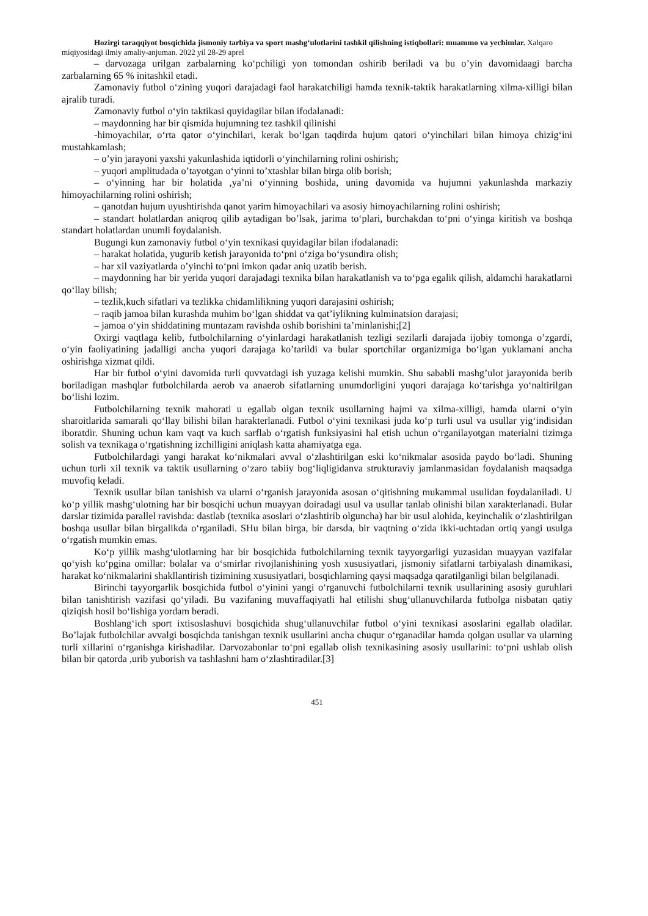Hozirgi taraqqiyot bosqichida jismoniy tarbiya va sport mashg‘ulotlarini tashkil qilishning istiqbollari: muammo va yechimlar. Xalqaro miqiyosidagi ilmiy amaliy-anjuman. 2022 yil 28-29 aprel
– darvozaga urilgan zarbalarning ko‘pchiligi yon tomondan oshirib beriladi va bu o’yin davomidaagi barcha zarbalarning 65 % initashkil etadi.
Zamonaviy futbol o‘zining yuqori darajadagi faol harakatchiligi hamda texnik-taktik harakatlarning xilma-xilligi bilan ajralib turadi.
Zamonaviy futbol o‘yin taktikasi quyidagilar bilan ifodalanadi:
– maydonning har bir qismida hujumning tez tashkil qilinishi
-himoyachilar, o‘rta qator o‘yinchilari, kerak bo‘lgan taqdirda hujum qatori o‘yinchilari bilan himoya chizig‘ini mustahkamlash;
– o’yin jarayoni yaxshi yakunlashida iqtidorli o‘yinchilarning rolini oshirish;
– yuqori amplitudada o’tayotgan o‘yinni to’xtashlar bilan birga olib borish;
– o‘yinning har bir holatida ,ya’ni o‘yinning boshida, uning davomida va hujumni yakunlashda markaziy himoyachilarning rolini oshirish;
– qanotdan hujum uyushtirishda qanot yarim himoyachilari va asosiy himoyachilarning rolini oshirish;
– standart holatlardan aniqroq qilib aytadigan bo’lsak, jarima to‘plari, burchakdan to‘pni o‘yinga kiritish va boshqa standart holatlardan unumli foydalanish.
Bugungi kun zamonaviy futbol o‘yin texnikasi quyidagilar bilan ifodalanadi:
– harakat holatida, yugurib ketish jarayonida to‘pni o‘ziga bo‘ysundira olish;
– har xil vaziyatlarda o’yinchi to‘pni imkon qadar aniq uzatib berish.
– maydonning har bir yerida yuqori darajadagi texnika bilan harakatlanish va to‘pga egalik qilish, aldamchi harakatlarni qo‘llay bilish;
– tezlik,kuch sifatlari va tezlikka chidamlilikning yuqori darajasini oshirish;
– raqib jamoa bilan kurashda muhim bo‘lgan shiddat va qat’iylikning kulminatsion darajasi;
– jamoa o‘yin shiddatining muntazam ravishda oshib borishini ta’minlanishi;[2]
Oxirgi vaqtlaga kelib, futbolchilarning o‘yinlardagi harakatlanish tezligi sezilarli darajada ijobiy tomonga o’zgardi, o‘yin faoliyatining jadalligi ancha yuqori darajaga ko’tarildi va bular sportchilar organizmiga bo‘lgan yuklamani ancha oshirishga xizmat qildi.
Har bir futbol o‘yini davomida turli quvvatdagi ish yuzaga kelishi mumkin. Shu sababli mashg’ulot jarayonida berib boriladigan mashqlar futbolchilarda aerob va anaerob sifatlarning unumdorligini yuqori darajaga ko‘tarishga yo‘naltirilgan bo‘lishi lozim.
Futbolchilarning texnik mahorati u egallab olgan texnik usullarning hajmi va xilma-xilligi, hamda ularni o‘yin sharoitlarida samarali qo‘llay bilishi bilan harakterlanadi. Futbol o‘yini texnikasi juda ko‘p turli usul va usullar yig‘indisidan iboratdir. Shuning uchun kam vaqt va kuch sarflab o‘rgatish funksiyasini hal etish uchun o‘rganilayotgan materialni tizimga solish va texnikaga o‘rgatishning izchilligini aniqlash katta ahamiyatga ega.
Futbolchilardagi yangi harakat ko‘nikmalari avval o‘zlashtirilgan eski ko‘nikmalar asosida paydo bo‘ladi. Shuning uchun turli xil texnik va taktik usullarning o‘zaro tabiiy bog‘liqligidanva strukturaviy jamlanmasidan foydalanish maqsadga muvofiq keladi.
Texnik usullar bilan tanishish va ularni o‘rganish jarayonida asosan o‘qitishning mukammal usulidan foydalaniladi. U ko‘p yillik mashg‘ulotning har bir bosqichi uchun muayyan doiradagi usul va usullar tanlab olinishi bilan xarakterlanadi. Bular darslar tizimida parallel ravishda: dastlab (texnika asoslari o‘zlashtirib olguncha) har bir usul alohida, keyinchalik o‘zlashtirilgan boshqa usullar bilan birgalikda o‘rganiladi. SHu bilan birga, bir darsda, bir vaqtning o‘zida ikki-uchtadan ortiq yangi usulga o‘rgatish mumkin emas.
Ko‘p yillik mashg‘ulotlarning har bir bosqichida futbolchilarning texnik tayyorgarligi yuzasidan muayyan vazifalar qo‘yish ko‘pgina omillar: bolalar va o‘smirlar rivojlanishining yosh xususiyatlari, jismoniy sifatlarni tarbiyalash dinamikasi, harakat ko‘nikmalarini shakllantirish tizimining xususiyatlari, bosqichlarning qaysi maqsadga qaratilganligi bilan belgilanadi.
Birinchi tayyorgarlik bosqichida futbol o‘yinini yangi o‘rganuvchi futbolchilarni texnik usullarining asosiy guruhlari bilan tanishtirish vazifasi qo‘yiladi. Bu vazifaning muvaffaqiyatli hal etilishi shug‘ullanuvchilarda futbolga nisbatan qatiy qiziqish hosil bo‘lishiga yordam beradi.
Boshlang‘ich sport ixtisoslashuvi bosqichida shug‘ullanuvchilar futbol o‘yini texnikasi asoslarini egallab oladilar. Bo’lajak futbolchilar avvalgi bosqichda tanishgan texnik usullarini ancha chuqur o‘rganadilar hamda qolgan usullar va ularning turli xillarini o‘rganishga kirishadilar. Darvozabonlar to‘pni egallab olish texnikasining asosiy usullarini: to‘pni ushlab olish bilan bir qatorda ,urib yuborish va tashlashni ham o‘zlashtiradilar.[3]
451